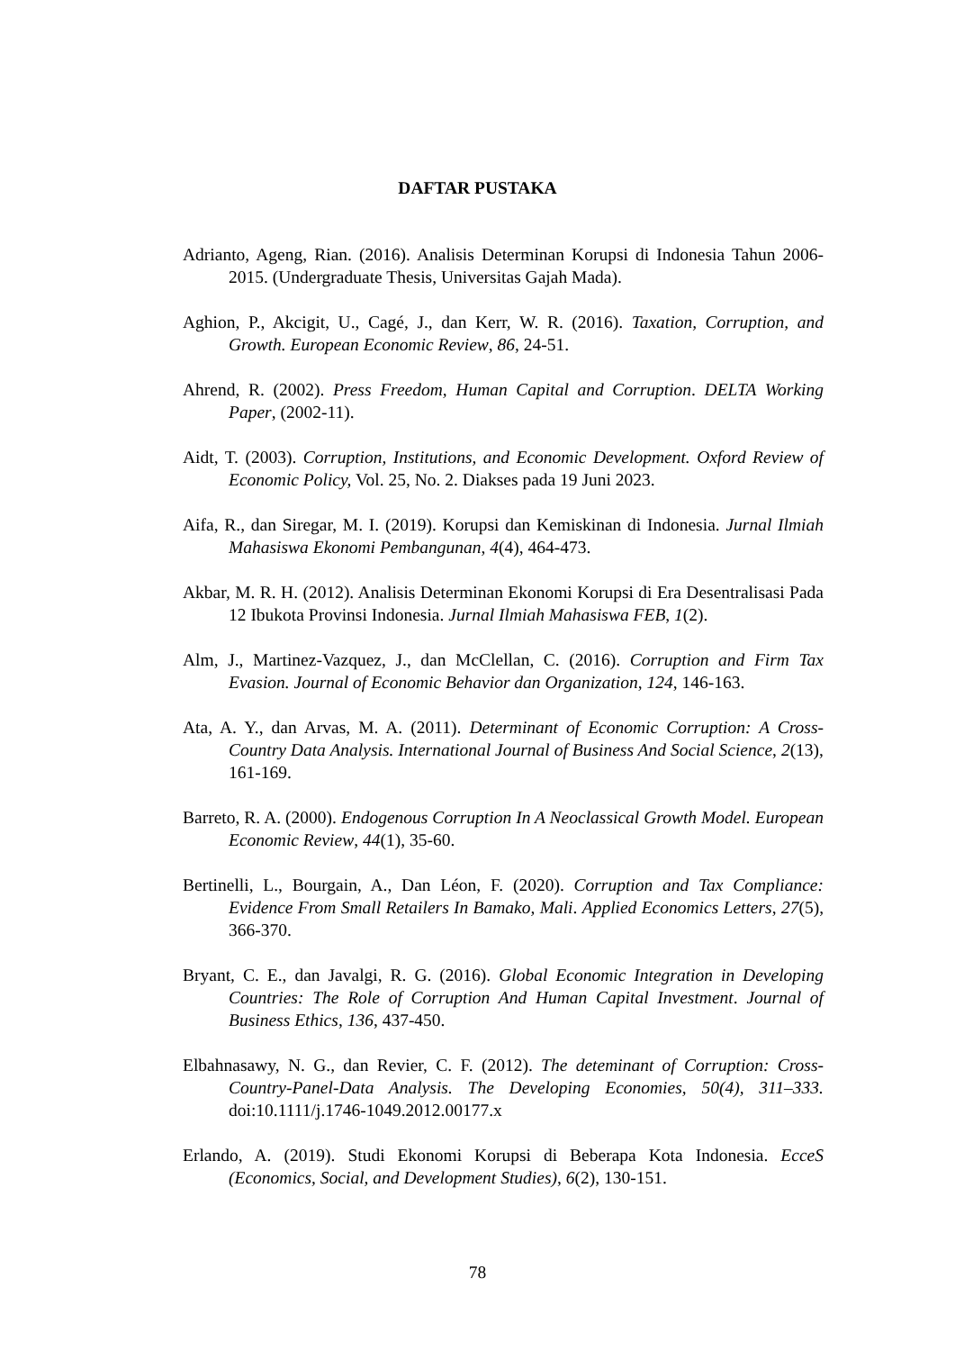DAFTAR PUSTAKA
Adrianto, Ageng, Rian. (2016). Analisis Determinan Korupsi di Indonesia Tahun 2006-2015. (Undergraduate Thesis, Universitas Gajah Mada).
Aghion, P., Akcigit, U., Cagé, J., dan Kerr, W. R. (2016). Taxation, Corruption, and Growth. European Economic Review, 86, 24-51.
Ahrend, R. (2002). Press Freedom, Human Capital and Corruption. DELTA Working Paper, (2002-11).
Aidt, T. (2003). Corruption, Institutions, and Economic Development. Oxford Review of Economic Policy, Vol. 25, No. 2. Diakses pada 19 Juni 2023.
Aifa, R., dan Siregar, M. I. (2019). Korupsi dan Kemiskinan di Indonesia. Jurnal Ilmiah Mahasiswa Ekonomi Pembangunan, 4(4), 464-473.
Akbar, M. R. H. (2012). Analisis Determinan Ekonomi Korupsi di Era Desentralisasi Pada 12 Ibukota Provinsi Indonesia. Jurnal Ilmiah Mahasiswa FEB, 1(2).
Alm, J., Martinez-Vazquez, J., dan McClellan, C. (2016). Corruption and Firm Tax Evasion. Journal of Economic Behavior dan Organization, 124, 146-163.
Ata, A. Y., dan Arvas, M. A. (2011). Determinant of Economic Corruption: A Cross-Country Data Analysis. International Journal of Business And Social Science, 2(13), 161-169.
Barreto, R. A. (2000). Endogenous Corruption In A Neoclassical Growth Model. European Economic Review, 44(1), 35-60.
Bertinelli, L., Bourgain, A., Dan Léon, F. (2020). Corruption and Tax Compliance: Evidence From Small Retailers In Bamako, Mali. Applied Economics Letters, 27(5), 366-370.
Bryant, C. E., dan Javalgi, R. G. (2016). Global Economic Integration in Developing Countries: The Role of Corruption And Human Capital Investment. Journal of Business Ethics, 136, 437-450.
Elbahnasawy, N. G., dan Revier, C. F. (2012). The deteminant of Corruption: Cross-Country-Panel-Data Analysis. The Developing Economies, 50(4), 311–333. doi:10.1111/j.1746-1049.2012.00177.x
Erlando, A. (2019). Studi Ekonomi Korupsi di Beberapa Kota Indonesia. EcceS (Economics, Social, and Development Studies), 6(2), 130-151.
78